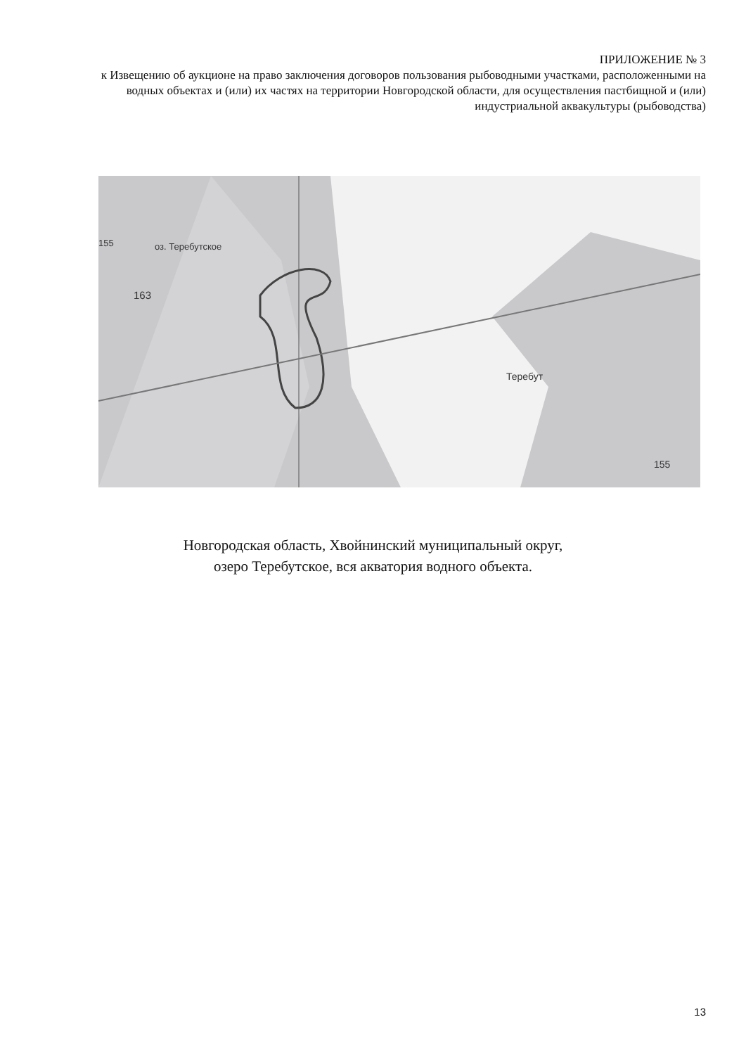ПРИЛОЖЕНИЕ № 3
к Извещению об аукционе на право заключения договоров пользования рыбоводными участками, расположенными на водных объектах и (или) их частях на территории Новгородской области, для осуществления пастбищной и (или) индустриальной аквакультуры (рыбоводства)
155
оз. Теребутское
163
Теребут
155
Новгородская область, Хвойнинский муниципальный округ,
озеро Теребутское, вся акватория водного объекта.
13